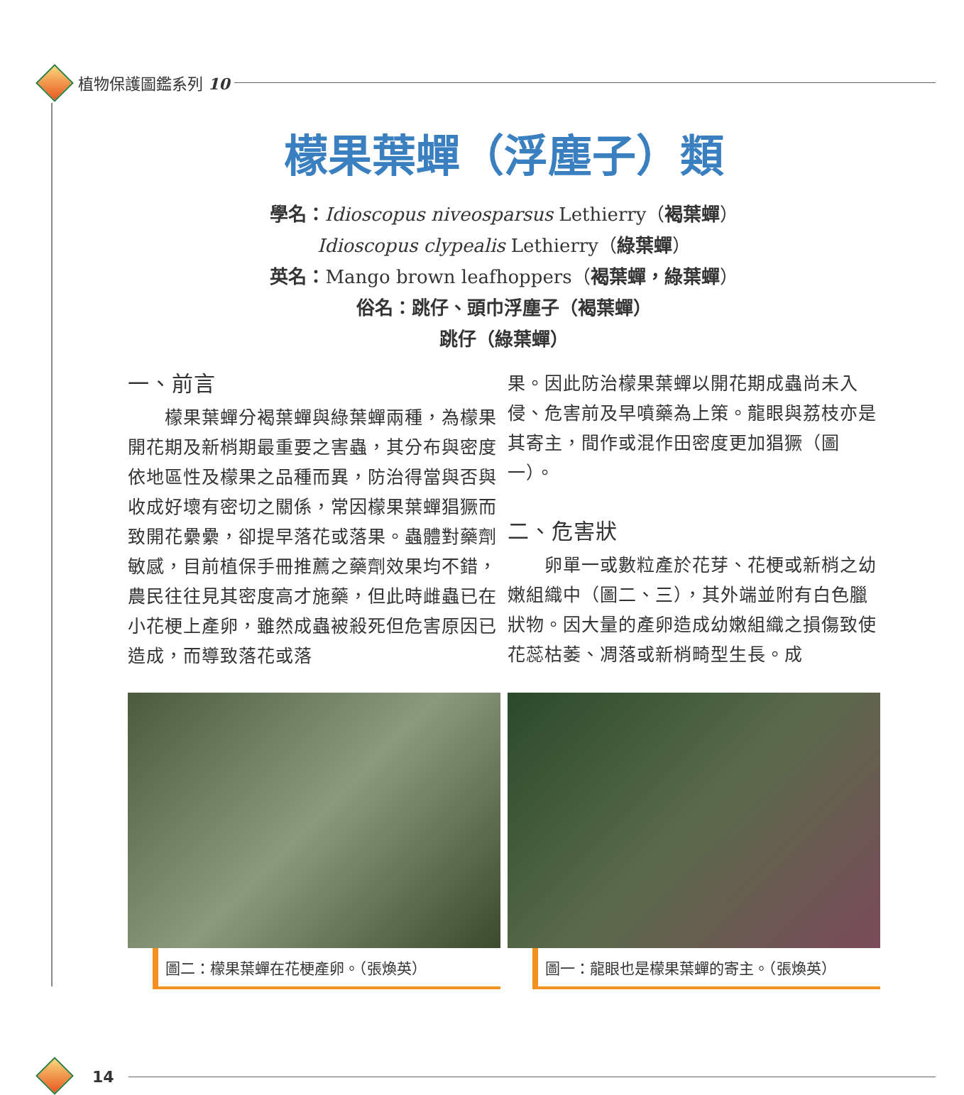植物保護圖鑑系列 10
檬果葉蟬（浮塵子）類
學名：Idioscopus niveosparsus Lethierry（褐葉蟬）
Idioscopus clypealis Lethierry（綠葉蟬）
英名：Mango brown leafhoppers（褐葉蟬，綠葉蟬）
俗名：跳仔、頭巾浮塵子（褐葉蟬）
跳仔（綠葉蟬）
一、前言
　　檬果葉蟬分褐葉蟬與綠葉蟬兩種，為檬果開花期及新梢期最重要之害蟲，其分布與密度依地區性及檬果之品種而異，防治得當與否與收成好壞有密切之關係，常因檬果葉蟬猖獗而致開花纍纍，卻提早落花或落果。蟲體對藥劑敏感，目前植保手冊推薦之藥劑效果均不錯，農民往往見其密度高才施藥，但此時雌蟲已在小花梗上產卵，雖然成蟲被殺死但危害原因已造成，而導致落花或落
果。因此防治檬果葉蟬以開花期成蟲尚未入侵、危害前及早噴藥為上策。龍眼與荔枝亦是其寄主，間作或混作田密度更加猖獗（圖一）。
二、危害狀
　　卵單一或數粒產於花芽、花梗或新梢之幼嫩組織中（圖二、三），其外端並附有白色臘狀物。因大量的產卵造成幼嫩組織之損傷致使花蕊枯萎、凋落或新梢畸型生長。成
圖二：檬果葉蟬在花梗產卵。（張煥英） 圖一：龍眼也是檬果葉蟬的寄主。（張煥英）
14